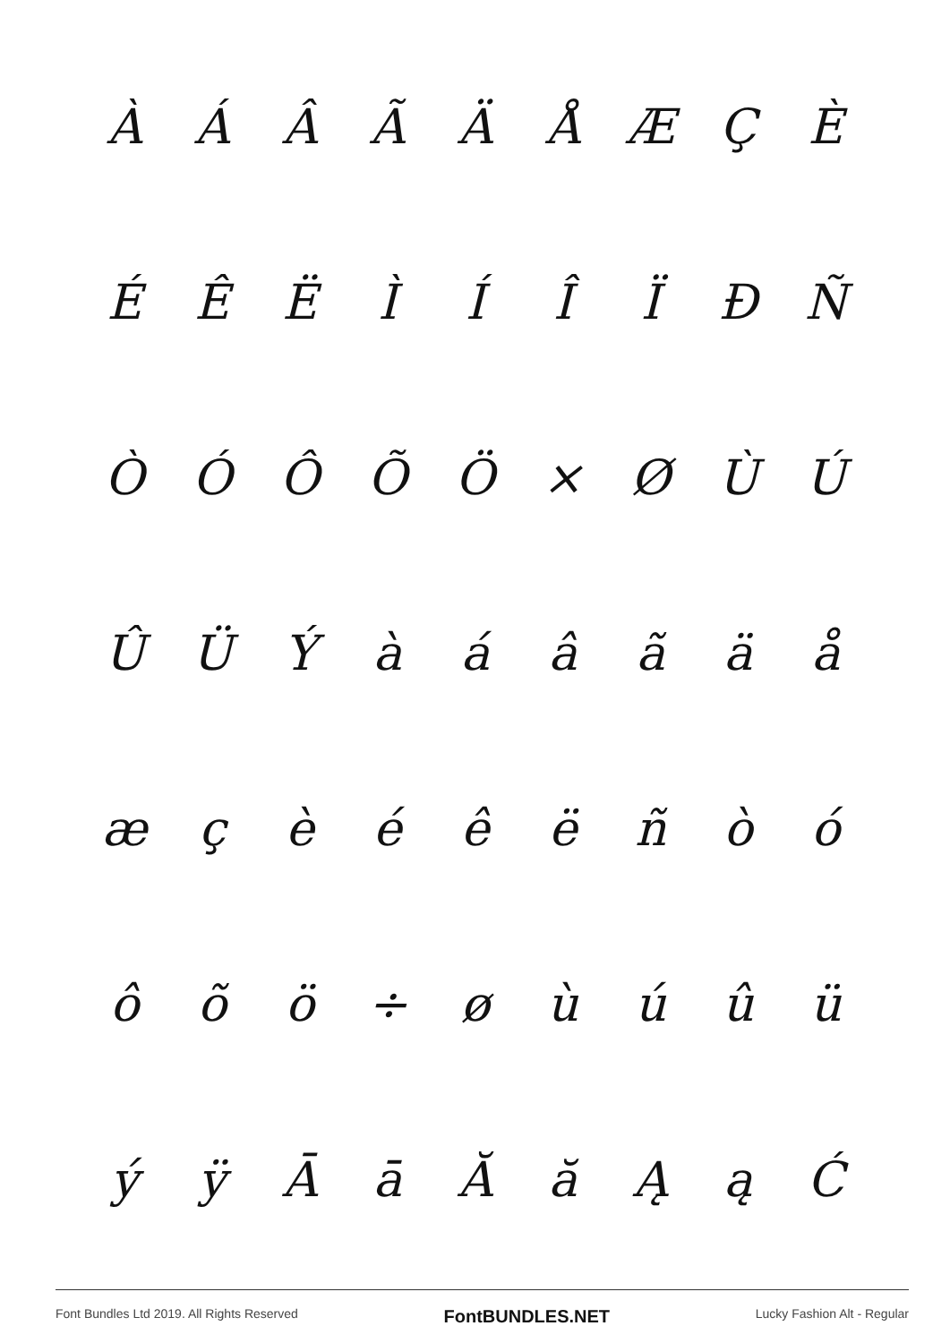À
Á
Â
Ã
Ä
Å
Æ
Ç
È
É
Ê
Ë
Ì
Í
Î
Ï
Ð
Ñ
Ò
Ó
Ô
Õ
Ö
×
Ø
Ù
Ú
Û
Ü
Ý
à
á
â
ã
ä
å
æ
ç
è
é
ê
ë
ñ
ò
ó
ô
õ
ö
÷
ø
ù
ú
û
ü
ý
ÿ
Ā
ā
Ă
ă
Ą
ą
Ć
Font Bundles Ltd 2019. All Rights Reserved FontBUNDLES.NET Lucky Fashion Alt - Regular